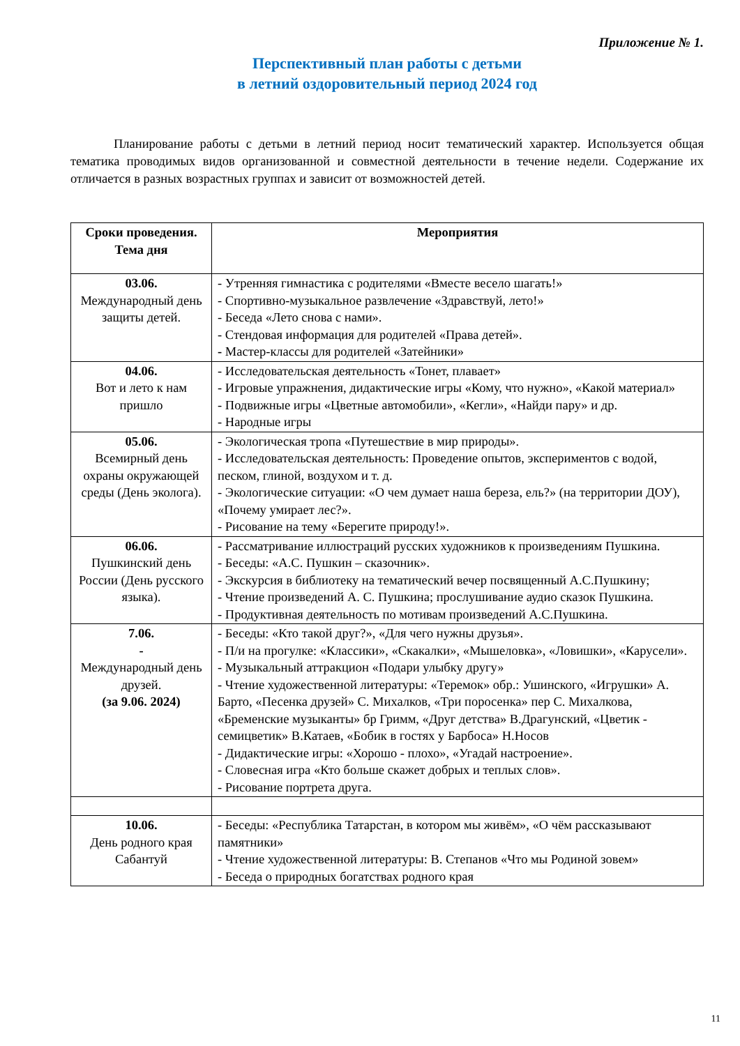Приложение № 1.
Перспективный план работы с детьми
в летний оздоровительный период 2024 год
Планирование работы с детьми в летний период носит тематический характер. Используется общая тематика проводимых видов организованной и совместной деятельности в течение недели. Содержание их отличается в разных возрастных группах и зависит от возможностей детей.
| Сроки проведения. Тема дня | Мероприятия |
| --- | --- |
| 03.06. Международный день защиты детей. | - Утренняя гимнастика с родителями «Вместе весело шагать!» - Спортивно-музыкальное развлечение «Здравствуй, лето!» - Беседа «Лето снова с нами». - Стендовая информация для родителей «Права детей». - Мастер-классы для родителей «Затейники» |
| 04.06. Вот и лето к нам пришло | - Исследовательская деятельность «Тонет, плавает» - Игровые упражнения, дидактические игры «Кому, что нужно», «Какой материал» - Подвижные игры «Цветные автомобили», «Кегли», «Найди пару» и др. - Народные игры |
| 05.06. Всемирный день охраны окружающей среды (День эколога). | - Экологическая тропа «Путешествие в мир природы». - Исследовательская деятельность: Проведение опытов, экспериментов с водой, песком, глиной, воздухом и т. д. - Экологические ситуации: «О чем думает наша береза, ель?» (на территории ДОУ), «Почему умирает лес?». - Рисование на тему «Берегите природу!». |
| 06.06. Пушкинский день России (День русского языка). | - Рассматривание иллюстраций русских художников к произведениям Пушкина. - Беседы: «А.С. Пушкин – сказочник». - Экскурсия в библиотеку на тематический вечер посвященный А.С.Пушкину; - Чтение произведений А. С. Пушкина; прослушивание аудио сказок Пушкина. - Продуктивная деятельность по мотивам произведений А.С.Пушкина. |
| 7.06. - Международный день друзей. (за 9.06. 2024) | - Беседы: «Кто такой друг?», «Для чего нужны друзья». - П/и на прогулке: «Классики», «Скакалки», «Мышеловка», «Ловишки», «Карусели». - Музыкальный аттракцион «Подари улыбку другу» - Чтение художественной литературы: «Теремок» обр.: Ушинского, «Игрушки» А. Барто, «Песенка друзей» С. Михалков, «Три поросенка» пер С. Михалкова, «Бременские музыканты» бр Гримм, «Друг детства» В.Драгунский, «Цветик - семицветик» В.Катаев, «Бобик в гостях у Барбоса» Н.Носов - Дидактические игры: «Хорошо - плохо», «Угадай настроение». - Словесная игра «Кто больше скажет добрых и теплых слов». - Рисование портрета друга. |
| 10.06. День родного края Сабантуй | - Беседы: «Республика Татарстан, в котором мы живём», «О чём рассказывают памятники» - Чтение художественной литературы: В. Степанов «Что мы Родиной зовем» - Беседа о природных богатствах родного края |
11